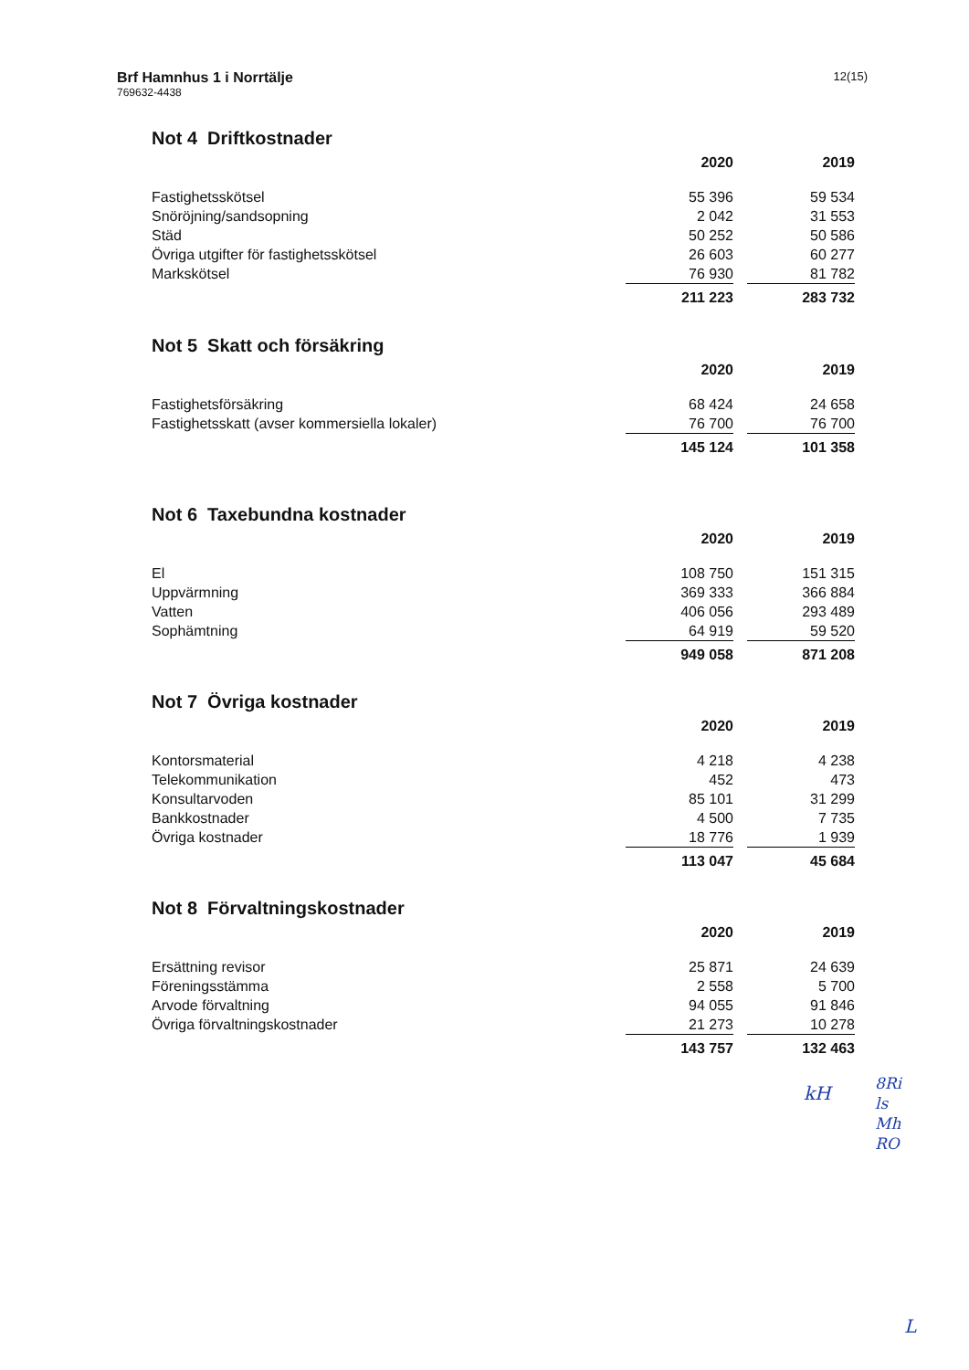Brf Hamnhus 1 i Norrtälje
769632-4438
12(15)
Not 4 Driftkostnader
| | 2020 | | 2019 |
| Fastighetsskötsel | 55 396 | | 59 534 |
| Snöröjning/sandsopning | 2 042 | | 31 553 |
| Städ | 50 252 | | 50 586 |
| Övriga utgifter för fastighetsskötsel | 26 603 | | 60 277 |
| Markskötsel | 76 930 | | 81 782 |
| | 211 223 | | 283 732 |
Not 5 Skatt och försäkring
| | 2020 | | 2019 |
| Fastighetsförsäkring | 68 424 | | 24 658 |
| Fastighetsskatt (avser kommersiella lokaler) | 76 700 | | 76 700 |
| | 145 124 | | 101 358 |
Not 6 Taxebundna kostnader
| | 2020 | | 2019 |
| El | 108 750 | | 151 315 |
| Uppvärmning | 369 333 | | 366 884 |
| Vatten | 406 056 | | 293 489 |
| Sophämtning | 64 919 | | 59 520 |
| | 949 058 | | 871 208 |
Not 7 Övriga kostnader
| | 2020 | | 2019 |
| Kontorsmaterial | 4 218 | | 4 238 |
| Telekommunikation | 452 | | 473 |
| Konsultarvoden | 85 101 | | 31 299 |
| Bankkostnader | 4 500 | | 7 735 |
| Övriga kostnader | 18 776 | | 1 939 |
| | 113 047 | | 45 684 |
Not 8 Förvaltningskostnader
| | 2020 | | 2019 |
| Ersättning revisor | 25 871 | | 24 639 |
| Föreningsstämma | 2 558 | | 5 700 |
| Arvode förvaltning | 94 055 | | 91 846 |
| Övriga förvaltningskostnader | 21 273 | | 10 278 |
| | 143 757 | | 132 463 |
kH
8Ri
ls
Mh
RO
L